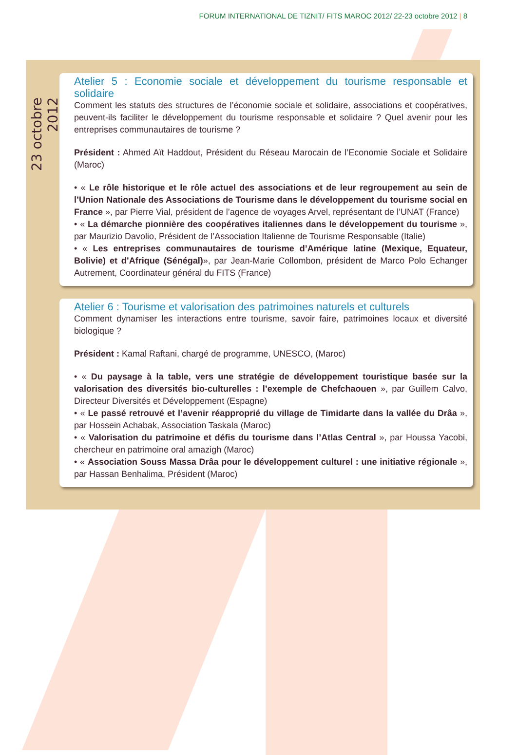FORUM INTERNATIONAL DE TIZNIT/ FITS MAROC 2012/ 22-23 octobre 2012 | 8
23 octobre 2012
Atelier 5 : Economie sociale et développement du tourisme responsable et solidaire
Comment les statuts des structures de l’économie sociale et solidaire, associations et coopératives, peuvent-ils faciliter le développement du tourisme responsable et solidaire ? Quel avenir pour les entreprises communautaires de tourisme ?
Président : Ahmed Aït Haddout, Président du Réseau Marocain de l’Economie Sociale et Solidaire (Maroc)
• « Le rôle historique et le rôle actuel des associations et de leur regroupement au sein de l’Union Nationale des Associations de Tourisme dans le développement du tourisme social en France », par Pierre Vial, président de l’agence de voyages Arvel, représentant de l’UNAT (France)
• « La démarche pionnière des coopératives italiennes dans le développement du tourisme », par Maurizio Davolio, Président de l’Association Italienne de Tourisme Responsable (Italie)
• « Les entreprises communautaires de tourisme d’Amérique latine (Mexique, Equateur, Bolivie) et d’Afrique (Sénégal)», par Jean-Marie Collombon, président de Marco Polo Echanger Autrement, Coordinateur général du FITS (France)
Atelier 6 : Tourisme et valorisation des patrimoines naturels et culturels
Comment dynamiser les interactions entre tourisme, savoir faire, patrimoines locaux et diversité biologique ?
Président : Kamal Raftani, chargé de programme, UNESCO, (Maroc)
• « Du paysage à la table, vers une stratégie de développement touristique basée sur la valorisation des diversités bio-culturelles : l’exemple de Chefchaouen », par Guillem Calvo, Directeur Diversités et Développement (Espagne)
• « Le passé retrouvé et l’avenir réapproprié du village de Timidarte dans la vallée du Drâa », par Hossein Achabak, Association Taskala (Maroc)
• « Valorisation du patrimoine et défis du tourisme dans l’Atlas Central », par Houssa Yacobi, chercheur en patrimoine oral amazigh (Maroc)
• « Association Souss Massa Drâa pour le développement culturel : une initiative régionale », par Hassan Benhalima, Président (Maroc)